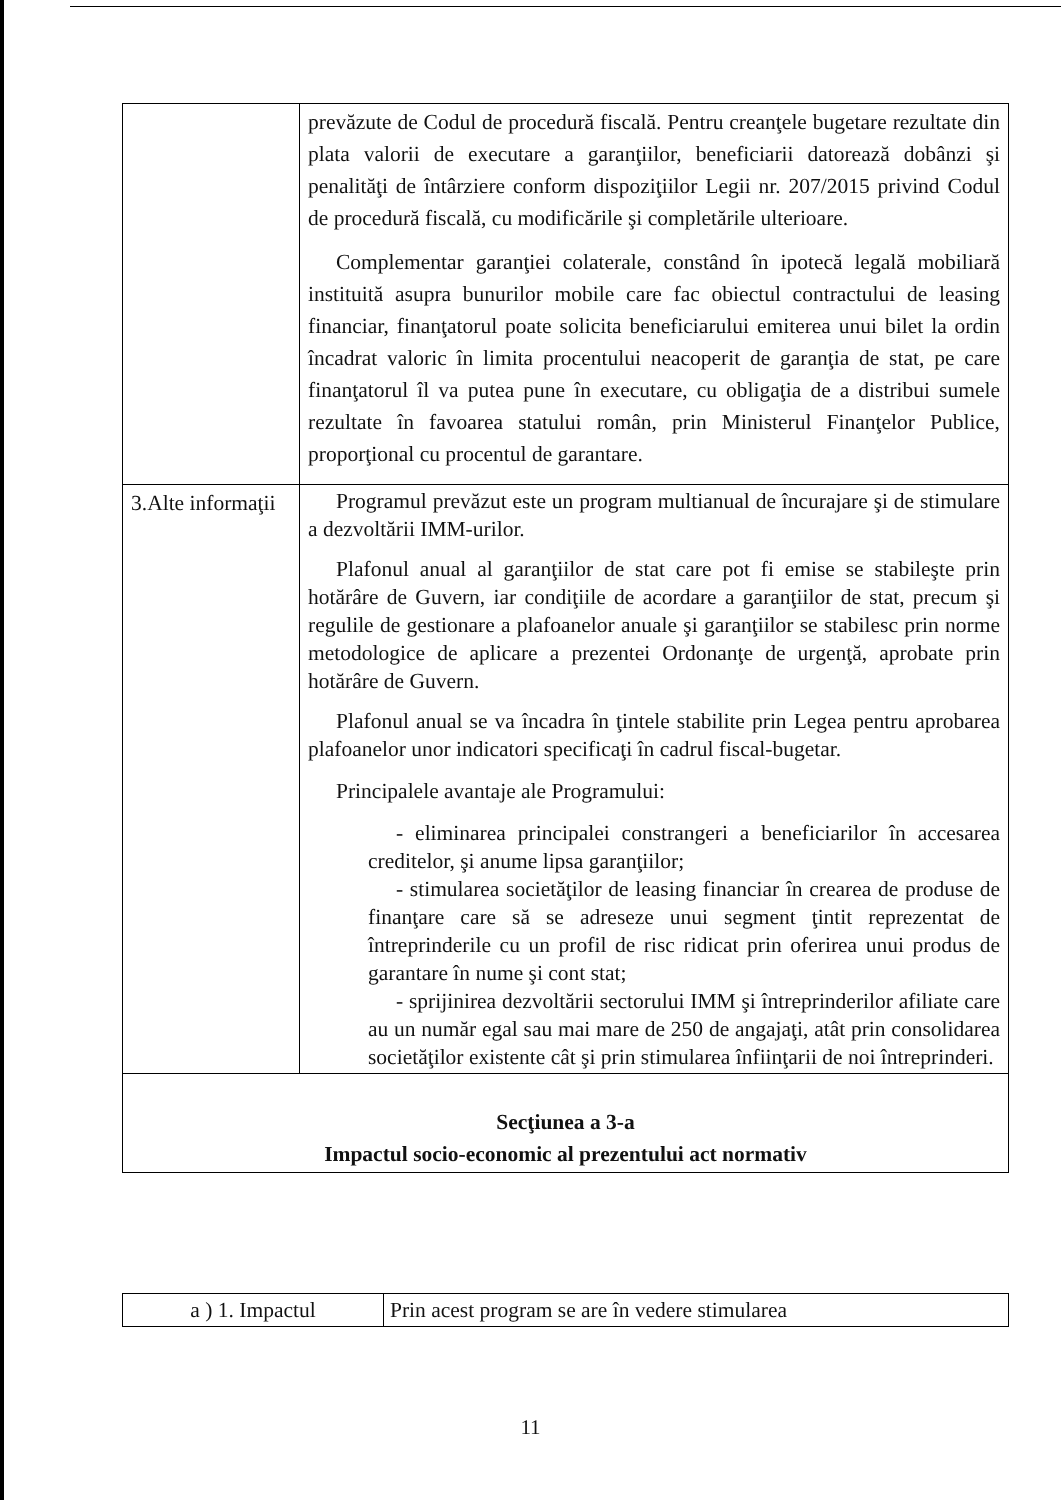| | prevăzute de Codul de procedură fiscală. Pentru creanţele bugetare rezultate din plata valorii de executare a garanţiilor, beneficiarii datorează dobânzi şi penalităţi de întârziere conform dispoziţiilor Legii nr. 207/2015 privind Codul de procedură fiscală, cu modificările şi completările ulterioare. Complementar garanţiei colaterale, constând în ipotecă legală mobiliară instituită asupra bunurilor mobile care fac obiectul contractului de leasing financiar, finanţatorul poate solicita beneficiarului emiterea unui bilet la ordin încadrat valoric în limita procentului neacoperit de garanţia de stat, pe care finanţatorul îl va putea pune în executare, cu obligaţia de a distribui sumele rezultate în favoarea statului român, prin Ministerul Finanţelor Publice, proporţional cu procentul de garantare. |
| 3.Alte informaţii | Programul prevăzut este un program multianual de încurajare şi de stimulare a dezvoltării IMM-urilor. Plafonul anual al garanţiilor de stat care pot fi emise se stabileşte prin hotărâre de Guvern, iar condiţiile de acordare a garanţiilor de stat, precum şi regulile de gestionare a plafoanelor anuale şi garanţiilor se stabilesc prin norme metodologice de aplicare a prezentei Ordonanţe de urgenţă, aprobate prin hotărâre de Guvern. Plafonul anual se va încadra în ţintele stabilite prin Legea pentru aprobarea plafoanelor unor indicatori specificaţi în cadrul fiscal-bugetar. Principalele avantaje ale Programului: - eliminarea principalei constrangeri a beneficiarilor în accesarea creditelor, şi anume lipsa garanţiilor; - stimularea societăţilor de leasing financiar în crearea de produse de finanţare care să se adreseze unui segment ţintit reprezentat de întreprinderile cu un profil de risc ridicat prin oferirea unui produs de garantare în nume şi cont stat; - sprijinirea dezvoltării sectorului IMM şi întreprinderilor afiliate care au un număr egal sau mai mare de 250 de angajaţi, atât prin consolidarea societăţilor existente cât şi prin stimularea înfiinţarii de noi întreprinderi. |
| Secţiunea a 3-a Impactul socio-economic al prezentului act normativ | |
| a ) 1. Impactul | Prin acest program se are în vedere stimularea |
11